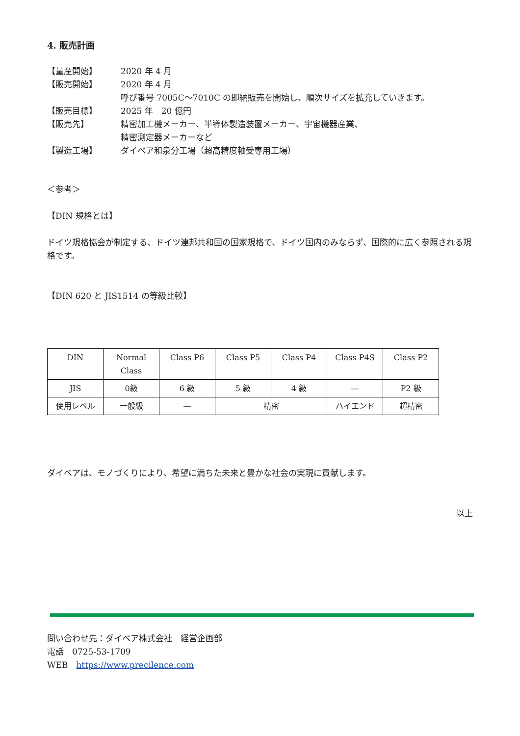4. 販売計画
【量産開始】 2020 年 4 月
【販売開始】 2020 年 4 月
呼び番号 7005C〜7010C の即納販売を開始し、順次サイズを拡充していきます。
【販売目標】 2025 年　20 億円
【販売先】 精密加工機メーカー、半導体製造装置メーカー、宇宙機器産業、
精密測定器メーカーなど
【製造工場】 ダイベア和泉分工場（超高精度軸受専用工場）
＜参考＞
【DIN 規格とは】
ドイツ規格協会が制定する、ドイツ連邦共和国の国家規格で、ドイツ国内のみならず、国際的に広く参照される規格です。
【DIN 620 と JIS1514 の等級比較】
| DIN | Normal Class | Class P6 | Class P5 | Class P4 | Class P4S | Class P2 |
| JIS | 0級 | 6 級 | 5 級 | 4 級 | — | P2 級 |
| 使用レベル | 一般級 | — | 精密 | | ハイエンド | 超精密 |
ダイベアは、モノづくりにより、希望に満ちた未来と豊かな社会の実現に貢献します。
以上
問い合わせ先：ダイベア株式会社　経営企画部
電話　0725-53-1709
WEB　https://www.precilence.com